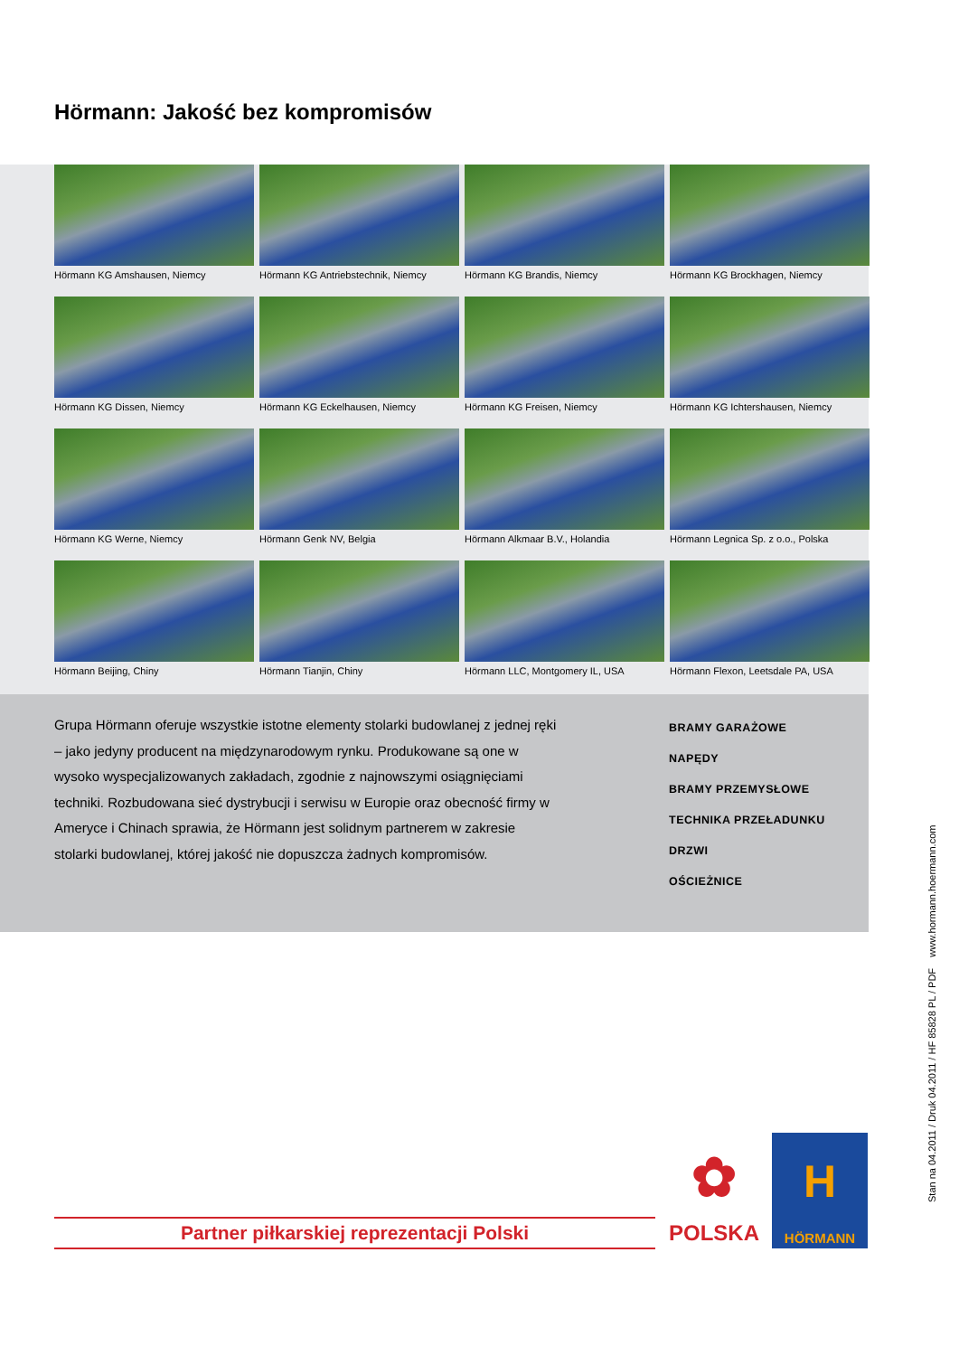Hörmann: Jakość bez kompromisów
Hörmann KG Amshausen, Niemcy
Hörmann KG Antriebstechnik, Niemcy
Hörmann KG Brandis, Niemcy
Hörmann KG Brockhagen, Niemcy
Hörmann KG Dissen, Niemcy
Hörmann KG Eckelhausen, Niemcy
Hörmann KG Freisen, Niemcy
Hörmann KG Ichtershausen, Niemcy
Hörmann KG Werne, Niemcy
Hörmann Genk NV, Belgia
Hörmann Alkmaar B.V., Holandia
Hörmann Legnica Sp. z o.o., Polska
Hörmann Beijing, Chiny
Hörmann Tianjin, Chiny
Hörmann LLC, Montgomery IL, USA
Hörmann Flexon, Leetsdale PA, USA
Grupa Hörmann oferuje wszystkie istotne elementy stolarki budowlanej z jednej ręki – jako jedyny producent na międzynarodowym rynku. Produkowane są one w wysoko wyspecjalizowanych zakładach, zgodnie z najnowszymi osiągnięciami techniki. Rozbudowana sieć dystrybucji i serwisu w Europie oraz obecność firmy w Ameryce i Chinach sprawia, że Hörmann jest solidnym partnerem w zakresie stolarki budowlanej, której jakość nie dopuszcza żadnych kompromisów.
BRAMY GARAŻOWE
NAPĘDY
BRAMY PRZEMYSŁOWE
TECHNIKA PRZEŁADUNKU
DRZWI
OŚCIEŻNICE
Partner piłkarskiej reprezentacji Polski
✿
POLSKA
H
HÖRMANN
Stan na 04.2011 / Druk 04.2011 / HF 85828 PL / PDF www.hormann.hoermann.com